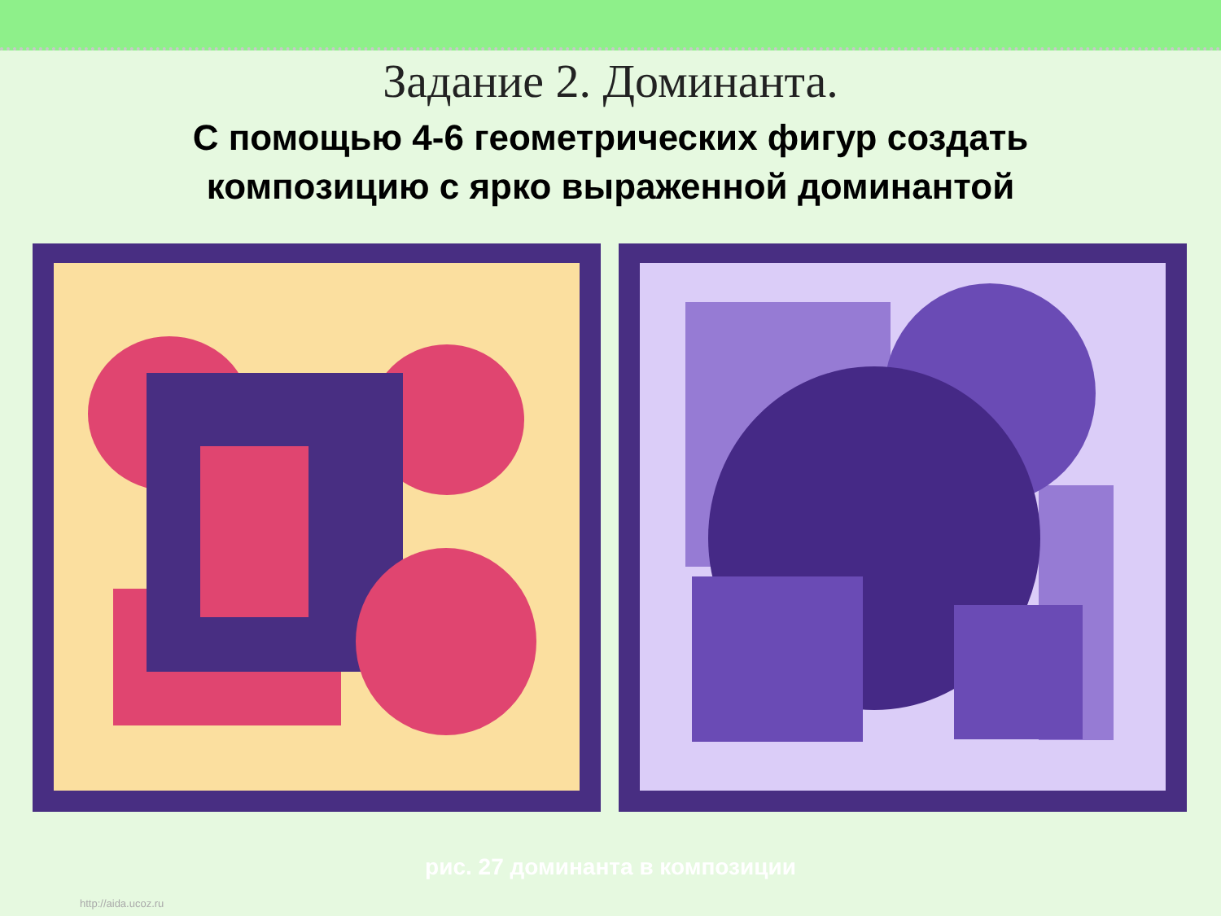Задание 2. Доминанта.
С помощью 4-6 геометрических фигур создать
композицию с ярко выраженной доминантой
рис. 27 доминанта в композиции
http://aida.ucoz.ru